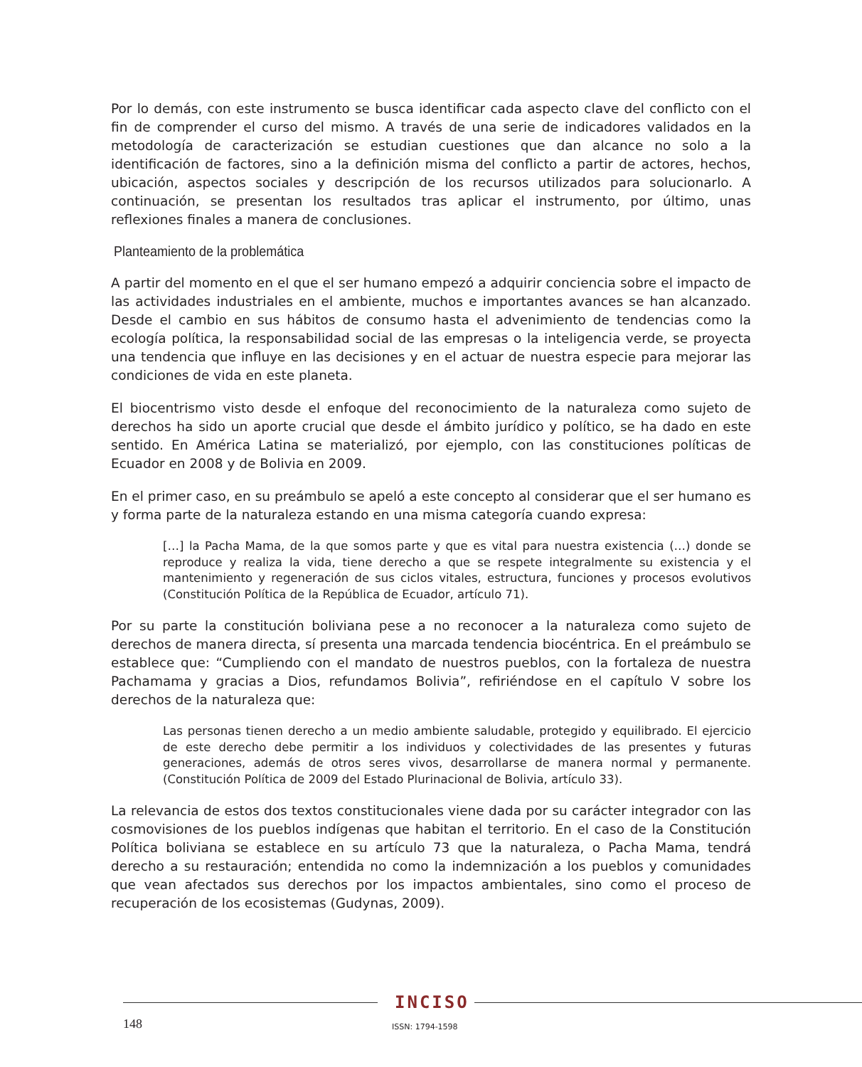Por lo demás, con este instrumento se busca identificar cada aspecto clave del conflicto con el fin de comprender el curso del mismo. A través de una serie de indicadores validados en la metodología de caracterización se estudian cuestiones que dan alcance no solo a la identificación de factores, sino a la definición misma del conflicto a partir de actores, hechos, ubicación, aspectos sociales y descripción de los recursos utilizados para solucionarlo. A continuación, se presentan los resultados tras aplicar el instrumento, por último, unas reflexiones finales a manera de conclusiones.
Planteamiento de la problemática
A partir del momento en el que el ser humano empezó a adquirir conciencia sobre el impacto de las actividades industriales en el ambiente, muchos e importantes avances se han alcanzado. Desde el cambio en sus hábitos de consumo hasta el advenimiento de tendencias como la ecología política, la responsabilidad social de las empresas o la inteligencia verde, se proyecta una tendencia que influye en las decisiones y en el actuar de nuestra especie para mejorar las condiciones de vida en este planeta.
El biocentrismo visto desde el enfoque del reconocimiento de la naturaleza como sujeto de derechos ha sido un aporte crucial que desde el ámbito jurídico y político, se ha dado en este sentido. En América Latina se materializó, por ejemplo, con las constituciones políticas de Ecuador en 2008 y de Bolivia en 2009.
En el primer caso, en su preámbulo se apeló a este concepto al considerar que el ser humano es y forma parte de la naturaleza estando en una misma categoría cuando expresa:
[…] la Pacha Mama, de la que somos parte y que es vital para nuestra existencia (…) donde se reproduce y realiza la vida, tiene derecho a que se respete integralmente su existencia y el mantenimiento y regeneración de sus ciclos vitales, estructura, funciones y procesos evolutivos (Constitución Política de la República de Ecuador, artículo 71).
Por su parte la constitución boliviana pese a no reconocer a la naturaleza como sujeto de derechos de manera directa, sí presenta una marcada tendencia biocéntrica. En el preámbulo se establece que: “Cumpliendo con el mandato de nuestros pueblos, con la fortaleza de nuestra Pachamama y gracias a Dios, refundamos Bolivia”, refiriéndose en el capítulo V sobre los derechos de la naturaleza que:
Las personas tienen derecho a un medio ambiente saludable, protegido y equilibrado. El ejercicio de este derecho debe permitir a los individuos y colectividades de las presentes y futuras generaciones, además de otros seres vivos, desarrollarse de manera normal y permanente. (Constitución Política de 2009 del Estado Plurinacional de Bolivia, artículo 33).
La relevancia de estos dos textos constitucionales viene dada por su carácter integrador con las cosmovisiones de los pueblos indígenas que habitan el territorio. En el caso de la Constitución Política boliviana se establece en su artículo 73 que la naturaleza, o Pacha Mama, tendrá derecho a su restauración; entendida no como la indemnización a los pueblos y comunidades que vean afectados sus derechos por los impactos ambientales, sino como el proceso de recuperación de los ecosistemas (Gudynas, 2009).
INCISO
148 ISSN: 1794-1598